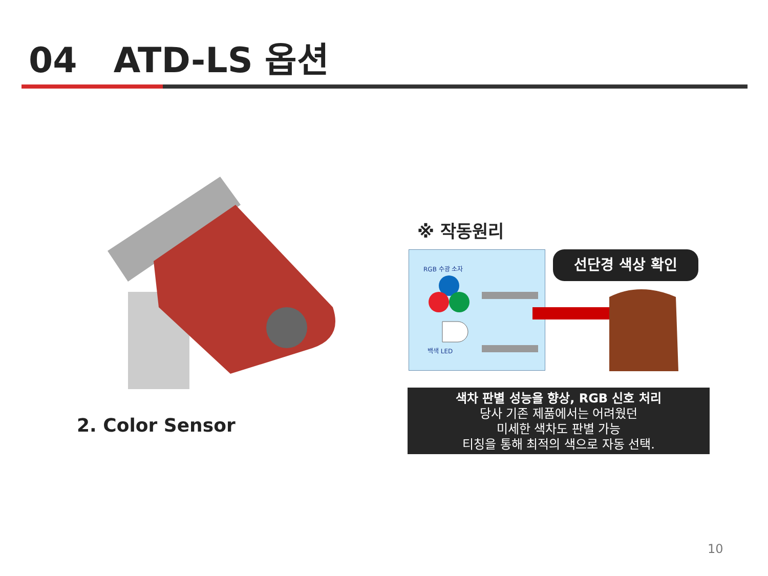04 ATD-LS 옵션
2. Color Sensor
※ 작동원리
RGB 수광 소자
백색 LED
선단경 색상 확인
색차 판별 성능을 향상, RGB 신호 처리
당사 기존 제품에서는 어려웠던
미세한 색차도 판별 가능
티칭을 통해 최적의 색으로 자동 선택.
10